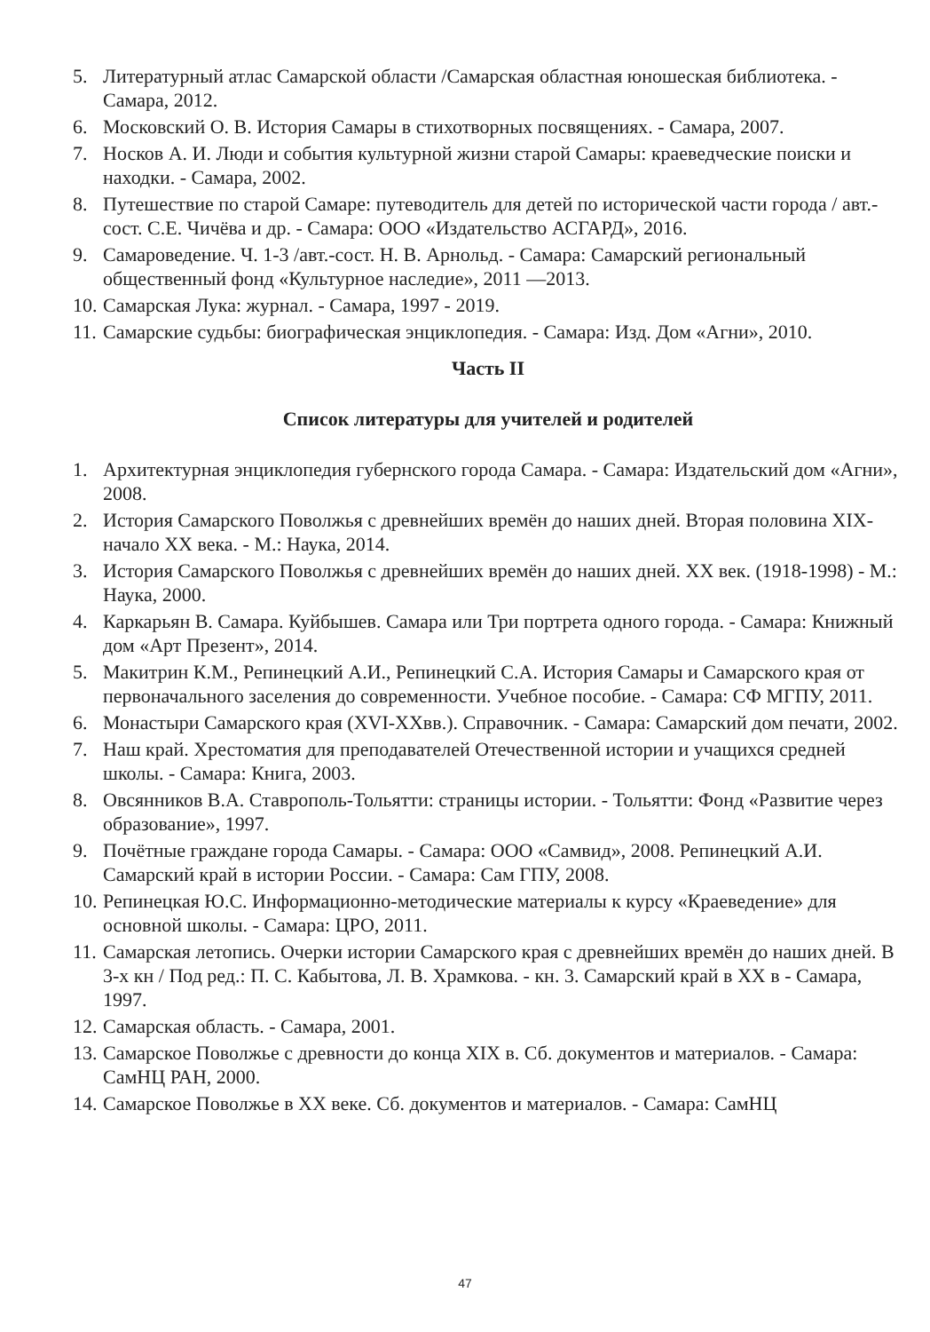5. Литературный атлас Самарской области /Самарская областная юношеская библиотека. - Самара, 2012.
6. Московский О. В. История Самары в стихотворных посвящениях. - Самара, 2007.
7. Носков А. И. Люди и события культурной жизни старой Самары: краеведческие поиски и находки. - Самара, 2002.
8. Путешествие по старой Самаре: путеводитель для детей по исторической части города / авт.-сост. С.Е. Чичёва и др. - Самара: ООО «Издательство АСГАРД», 2016.
9. Самароведение. Ч. 1-3 /авт.-сост. Н. В. Арнольд. - Самара: Самарский региональный общественный фонд «Культурное наследие», 2011 —2013.
10. Самарская Лука: журнал. - Самара, 1997 - 2019.
11. Самарские судьбы: биографическая энциклопедия. - Самара: Изд. Дом «Агни», 2010.
Часть II
Список литературы для учителей и родителей
1. Архитектурная энциклопедия губернского города Самара. - Самара: Издательский дом «Агни», 2008.
2. История Самарского Поволжья с древнейших времён до наших дней. Вторая половина XIX- начало XX века. - М.: Наука, 2014.
3. История Самарского Поволжья с древнейших времён до наших дней. XX век. (1918-1998) - М.: Наука, 2000.
4. Каркарьян В. Самара. Куйбышев. Самара или Три портрета одного города. - Самара: Книжный дом «Арт Презент», 2014.
5. Макитрин К.М., Репинецкий А.И., Репинецкий С.А. История Самары и Самарского края от первоначального заселения до современности. Учебное пособие. - Самара: СФ МГПУ, 2011.
6. Монастыри Самарского края (XVI-XXвв.). Справочник. - Самара: Самарский дом печати, 2002.
7. Наш край. Хрестоматия для преподавателей Отечественной истории и учащихся средней школы. - Самара: Книга, 2003.
8. Овсянников В.А. Ставрополь-Тольятти: страницы истории. - Тольятти: Фонд «Развитие через образование», 1997.
9. Почётные граждане города Самары. - Самара: ООО «Самвид», 2008. Репинецкий А.И. Самарский край в истории России. - Самара: Сам ГПУ, 2008.
10. Репинецкая Ю.С. Информационно-методические материалы к курсу «Краеведение» для основной школы. - Самара: ЦРО, 2011.
11. Самарская летопись. Очерки истории Самарского края с древнейших времён до наших дней. В 3-х кн / Под ред.: П. С. Кабытова, Л. В. Храмкова. - кн. 3. Самарский край в XX в - Самара, 1997.
12. Самарская область. - Самара, 2001.
13. Самарское Поволжье с древности до конца XIX в. Сб. документов и материалов. - Самара: СамНЦ РАН, 2000.
14. Самарское Поволжье в XX веке. Сб. документов и материалов. - Самара: СамНЦ
47